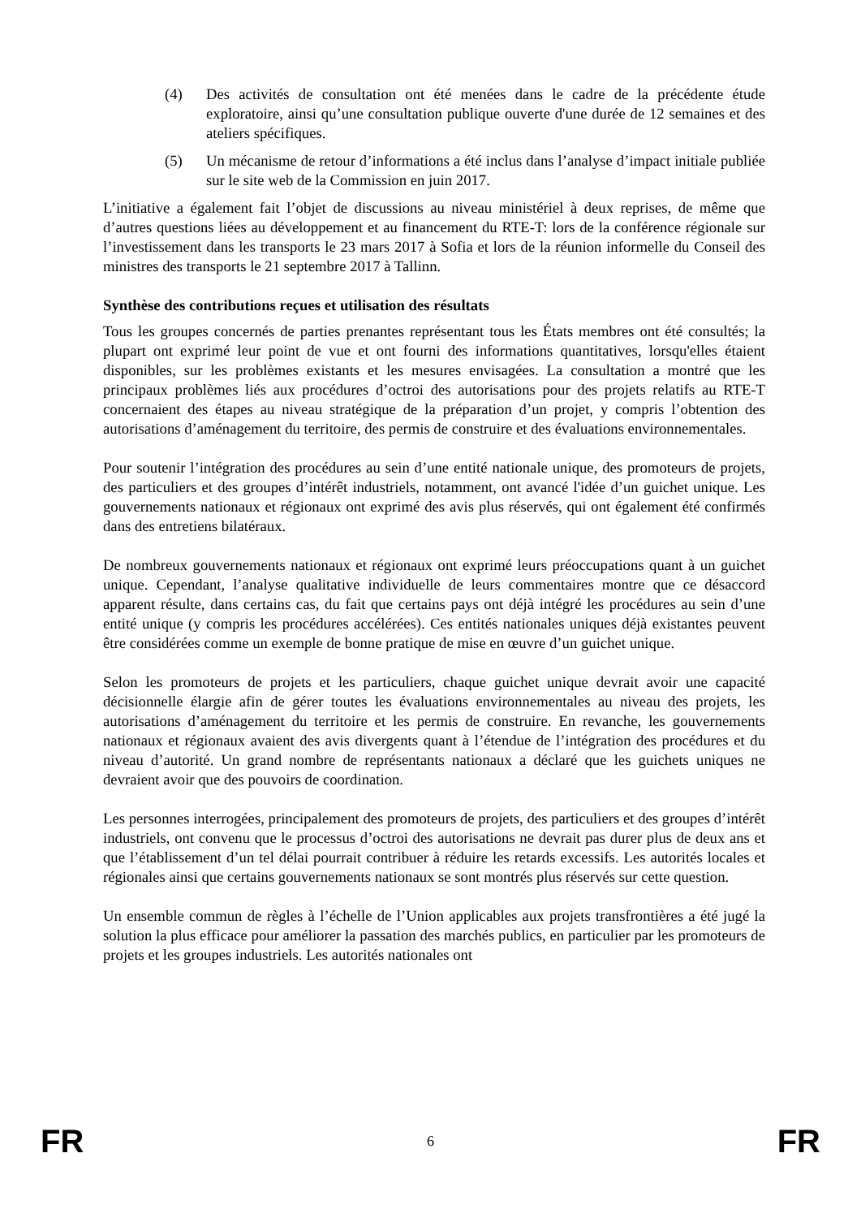(4) Des activités de consultation ont été menées dans le cadre de la précédente étude exploratoire, ainsi qu’une consultation publique ouverte d'une durée de 12 semaines et des ateliers spécifiques.
(5) Un mécanisme de retour d’informations a été inclus dans l’analyse d’impact initiale publiée sur le site web de la Commission en juin 2017.
L’initiative a également fait l’objet de discussions au niveau ministériel à deux reprises, de même que d’autres questions liées au développement et au financement du RTE-T: lors de la conférence régionale sur l’investissement dans les transports le 23 mars 2017 à Sofia et lors de la réunion informelle du Conseil des ministres des transports le 21 septembre 2017 à Tallinn.
Synthèse des contributions reçues et utilisation des résultats
Tous les groupes concernés de parties prenantes représentant tous les États membres ont été consultés; la plupart ont exprimé leur point de vue et ont fourni des informations quantitatives, lorsqu'elles étaient disponibles, sur les problèmes existants et les mesures envisagées. La consultation a montré que les principaux problèmes liés aux procédures d’octroi des autorisations pour des projets relatifs au RTE-T concernaient des étapes au niveau stratégique de la préparation d’un projet, y compris l’obtention des autorisations d’aménagement du territoire, des permis de construire et des évaluations environnementales.
Pour soutenir l’intégration des procédures au sein d’une entité nationale unique, des promoteurs de projets, des particuliers et des groupes d’intérêt industriels, notamment, ont avancé l'idée d’un guichet unique. Les gouvernements nationaux et régionaux ont exprimé des avis plus réservés, qui ont également été confirmés dans des entretiens bilatéraux.
De nombreux gouvernements nationaux et régionaux ont exprimé leurs préoccupations quant à un guichet unique. Cependant, l’analyse qualitative individuelle de leurs commentaires montre que ce désaccord apparent résulte, dans certains cas, du fait que certains pays ont déjà intégré les procédures au sein d’une entité unique (y compris les procédures accélérées). Ces entités nationales uniques déjà existantes peuvent être considérées comme un exemple de bonne pratique de mise en œuvre d’un guichet unique.
Selon les promoteurs de projets et les particuliers, chaque guichet unique devrait avoir une capacité décisionnelle élargie afin de gérer toutes les évaluations environnementales au niveau des projets, les autorisations d’aménagement du territoire et les permis de construire. En revanche, les gouvernements nationaux et régionaux avaient des avis divergents quant à l’étendue de l’intégration des procédures et du niveau d’autorité. Un grand nombre de représentants nationaux a déclaré que les guichets uniques ne devraient avoir que des pouvoirs de coordination.
Les personnes interrogées, principalement des promoteurs de projets, des particuliers et des groupes d’intérêt industriels, ont convenu que le processus d’octroi des autorisations ne devrait pas durer plus de deux ans et que l’établissement d’un tel délai pourrait contribuer à réduire les retards excessifs. Les autorités locales et régionales ainsi que certains gouvernements nationaux se sont montrés plus réservés sur cette question.
Un ensemble commun de règles à l’échelle de l’Union applicables aux projets transfrontières a été jugé la solution la plus efficace pour améliorer la passation des marchés publics, en particulier par les promoteurs de projets et les groupes industriels. Les autorités nationales ont
FR 6 FR